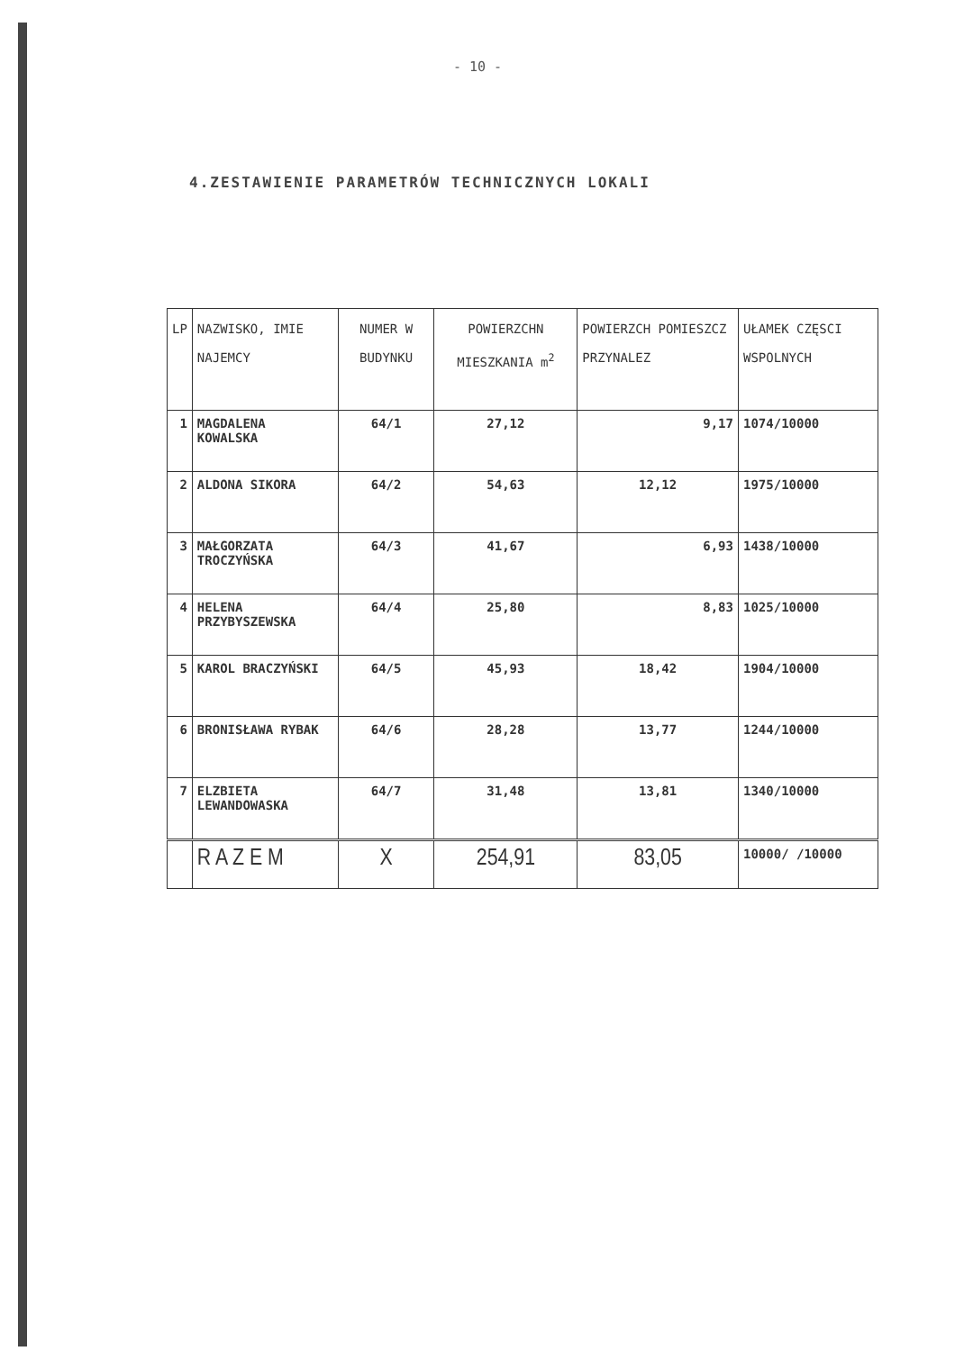- 10 -
4.ZESTAWIENIE PARAMETRÓW TECHNICZNYCH LOKALI
| LP | NAZWISKO, IMIE NAJEMCY | NUMER W BUDYNKU | POWIERZCHN MIESZKANIA m<sup>2</sup> | POWIERZCH POMIESZCZ PRZYNALEZ | UŁAMEK CZĘSCI WSPOLNYCH |
| --- | --- | --- | --- | --- | --- |
| 1 | MAGDALENA KOWALSKA | 64/1 | 27,12 | 9,17 | 1074/10000 |
| 2 | ALDONA SIKORA | 64/2 | 54,63 | 12,12 | 1975/10000 |
| 3 | MAŁGORZATA TROCZYŃSKA | 64/3 | 41,67 | 6,93 | 1438/10000 |
| 4 | HELENA PRZYBYSZEWSKA | 64/4 | 25,80 | 8,83 | 1025/10000 |
| 5 | KAROL BRACZYŃSKI | 64/5 | 45,93 | 18,42 | 1904/10000 |
| 6 | BRONISŁAWA RYBAK | 64/6 | 28,28 | 13,77 | 1244/10000 |
| 7 | ELZBIETA LEWANDOWASKA | 64/7 | 31,48 | 13,81 | 1340/10000 |
| | R A Z E M | X | 254,91 | 83,05 | 10000/ /10000 |